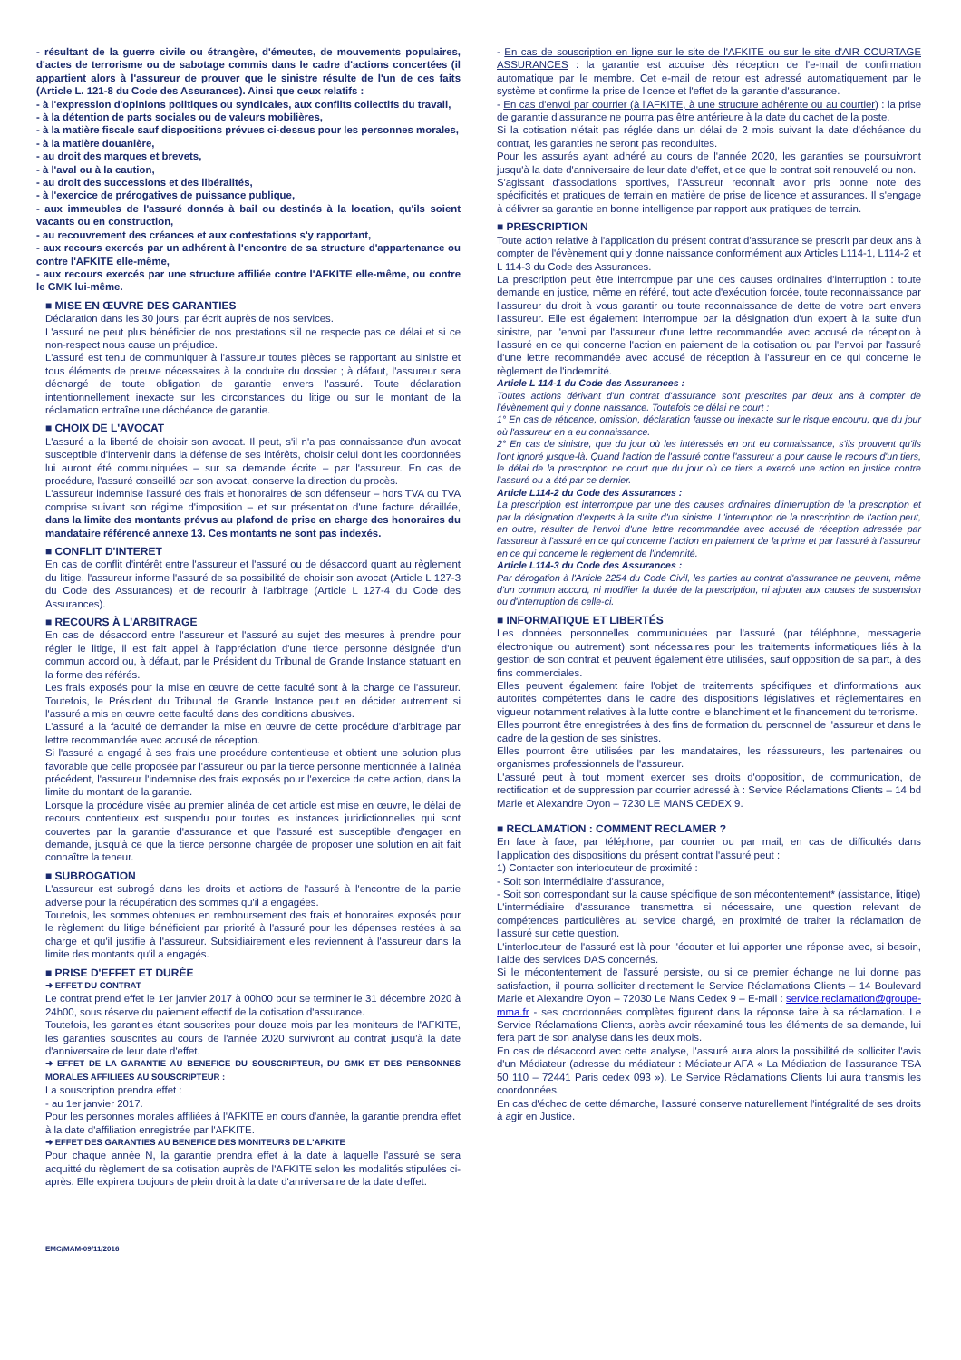- résultant de la guerre civile ou étrangère, d'émeutes, de mouvements populaires, d'actes de terrorisme ou de sabotage commis dans le cadre d'actions concertées (il appartient alors à l'assureur de prouver que le sinistre résulte de l'un de ces faits (Article L. 121-8 du Code des Assurances). Ainsi que ceux relatifs :
- à l'expression d'opinions politiques ou syndicales, aux conflits collectifs du travail,
- à la détention de parts sociales ou de valeurs mobilières,
- à la matière fiscale sauf dispositions prévues ci-dessus pour les personnes morales,
- à la matière douanière,
- au droit des marques et brevets,
- à l'aval ou à la caution,
- au droit des successions et des libéralités,
- à l'exercice de prérogatives de puissance publique,
- aux immeubles de l'assuré donnés à bail ou destinés à la location, qu'ils soient vacants ou en construction,
- au recouvrement des créances et aux contestations s'y rapportant,
- aux recours exercés par un adhérent à l'encontre de sa structure d'appartenance ou contre l'AFKITE elle-même,
- aux recours exercés par une structure affiliée contre l'AFKITE elle-même, ou contre le GMK lui-même.
■ MISE EN ŒUVRE DES GARANTIES
Déclaration dans les 30 jours, par écrit auprès de nos services.
L'assuré ne peut plus bénéficier de nos prestations s'il ne respecte pas ce délai et si ce non-respect nous cause un préjudice.
L'assuré est tenu de communiquer à l'assureur toutes pièces se rapportant au sinistre et tous éléments de preuve nécessaires à la conduite du dossier ; à défaut, l'assureur sera déchargé de toute obligation de garantie envers l'assuré. Toute déclaration intentionnellement inexacte sur les circonstances du litige ou sur le montant de la réclamation entraîne une déchéance de garantie.
■ CHOIX DE L'AVOCAT
L'assuré a la liberté de choisir son avocat. Il peut, s'il n'a pas connaissance d'un avocat susceptible d'intervenir dans la défense de ses intérêts, choisir celui dont les coordonnées lui auront été communiquées – sur sa demande écrite – par l'assureur. En cas de procédure, l'assuré conseillé par son avocat, conserve la direction du procès.
L'assureur indemnise l'assuré des frais et honoraires de son défenseur – hors TVA ou TVA comprise suivant son régime d'imposition – et sur présentation d'une facture détaillée, dans la limite des montants prévus au plafond de prise en charge des honoraires du mandataire référencé annexe 13. Ces montants ne sont pas indexés.
■ CONFLIT D'INTERET
En cas de conflit d'intérêt entre l'assureur et l'assuré ou de désaccord quant au règlement du litige, l'assureur informe l'assuré de sa possibilité de choisir son avocat (Article L 127-3 du Code des Assurances) et de recourir à l'arbitrage (Article L 127-4 du Code des Assurances).
■ RECOURS À L'ARBITRAGE
En cas de désaccord entre l'assureur et l'assuré au sujet des mesures à prendre pour régler le litige, il est fait appel à l'appréciation d'une tierce personne désignée d'un commun accord ou, à défaut, par le Président du Tribunal de Grande Instance statuant en la forme des référés.
Les frais exposés pour la mise en œuvre de cette faculté sont à la charge de l'assureur. Toutefois, le Président du Tribunal de Grande Instance peut en décider autrement si l'assuré a mis en œuvre cette faculté dans des conditions abusives.
L'assuré a la faculté de demander la mise en œuvre de cette procédure d'arbitrage par lettre recommandée avec accusé de réception.
Si l'assuré a engagé à ses frais une procédure contentieuse et obtient une solution plus favorable que celle proposée par l'assureur ou par la tierce personne mentionnée à l'alinéa précédent, l'assureur l'indemnise des frais exposés pour l'exercice de cette action, dans la limite du montant de la garantie.
Lorsque la procédure visée au premier alinéa de cet article est mise en œuvre, le délai de recours contentieux est suspendu pour toutes les instances juridictionnelles qui sont couvertes par la garantie d'assurance et que l'assuré est susceptible d'engager en demande, jusqu'à ce que la tierce personne chargée de proposer une solution en ait fait connaître la teneur.
■ SUBROGATION
L'assureur est subrogé dans les droits et actions de l'assuré à l'encontre de la partie adverse pour la récupération des sommes qu'il a engagées.
Toutefois, les sommes obtenues en remboursement des frais et honoraires exposés pour le règlement du litige bénéficient par priorité à l'assuré pour les dépenses restées à sa charge et qu'il justifie à l'assureur. Subsidiairement elles reviennent à l'assureur dans la limite des montants qu'il a engagés.
■ PRISE D'EFFET ET DURÉE
➜ EFFET DU CONTRAT
Le contrat prend effet le 1er janvier 2017 à 00h00 pour se terminer le 31 décembre 2020 à 24h00, sous réserve du paiement effectif de la cotisation d'assurance.
Toutefois, les garanties étant souscrites pour douze mois par les moniteurs de l'AFKITE, les garanties souscrites au cours de l'année 2020 survivront au contrat jusqu'à la date d'anniversaire de leur date d'effet.
➜ EFFET DE LA GARANTIE AU BENEFICE DU SOUSCRIPTEUR, DU GMK ET DES PERSONNES MORALES AFFILIEES AU SOUSCRIPTEUR :
La souscription prendra effet :
- au 1er janvier 2017.
Pour les personnes morales affiliées à l'AFKITE en cours d'année, la garantie prendra effet à la date d'affiliation enregistrée par l'AFKITE.
➜ EFFET DES GARANTIES AU BENEFICE DES MONITEURS DE L'AFKITE
Pour chaque année N, la garantie prendra effet à la date à laquelle l'assuré se sera acquitté du règlement de sa cotisation auprès de l'AFKITE selon les modalités stipulées ci-après. Elle expirera toujours de plein droit à la date d'anniversaire de la date d'effet.
- En cas de souscription en ligne sur le site de l'AFKITE ou sur le site d'AIR COURTAGE ASSURANCES : la garantie est acquise dès réception de l'e-mail de confirmation automatique par le membre. Cet e-mail de retour est adressé automatiquement par le système et confirme la prise de licence et l'effet de la garantie d'assurance.
- En cas d'envoi par courrier (à l'AFKITE, à une structure adhérente ou au courtier) : la prise de garantie d'assurance ne pourra pas être antérieure à la date du cachet de la poste.
Si la cotisation n'était pas réglée dans un délai de 2 mois suivant la date d'échéance du contrat, les garanties ne seront pas reconduites.
Pour les assurés ayant adhéré au cours de l'année 2020, les garanties se poursuivront jusqu'à la date d'anniversaire de leur date d'effet, et ce que le contrat soit renouvelé ou non.
S'agissant d'associations sportives, l'Assureur reconnaît avoir pris bonne note des spécificités et pratiques de terrain en matière de prise de licence et assurances. Il s'engage à délivrer sa garantie en bonne intelligence par rapport aux pratiques de terrain.
■ PRESCRIPTION
Toute action relative à l'application du présent contrat d'assurance se prescrit par deux ans à compter de l'évènement qui y donne naissance conformément aux Articles L114-1, L114-2 et L 114-3 du Code des Assurances.
La prescription peut être interrompue par une des causes ordinaires d'interruption : toute demande en justice, même en référé, tout acte d'exécution forcée, toute reconnaissance par l'assureur du droit à vous garantir ou toute reconnaissance de dette de votre part envers l'assureur. Elle est également interrompue par la désignation d'un expert à la suite d'un sinistre, par l'envoi par l'assureur d'une lettre recommandée avec accusé de réception à l'assuré en ce qui concerne l'action en paiement de la cotisation ou par l'envoi par l'assuré d'une lettre recommandée avec accusé de réception à l'assureur en ce qui concerne le règlement de l'indemnité.
Article L 114-1 du Code des Assurances :
Toutes actions dérivant d'un contrat d'assurance sont prescrites par deux ans à compter de l'évènement qui y donne naissance. Toutefois ce délai ne court :
1° En cas de réticence, omission, déclaration fausse ou inexacte sur le risque encouru, que du jour où l'assureur en a eu connaissance.
2° En cas de sinistre, que du jour où les intéressés en ont eu connaissance, s'ils prouvent qu'ils l'ont ignoré jusque-là. Quand l'action de l'assuré contre l'assureur a pour cause le recours d'un tiers, le délai de la prescription ne court que du jour où ce tiers a exercé une action en justice contre l'assuré ou a été par ce dernier.
Article L114-2 du Code des Assurances :
La prescription est interrompue par une des causes ordinaires d'interruption de la prescription et par la désignation d'experts à la suite d'un sinistre. L'interruption de la prescription de l'action peut, en outre, résulter de l'envoi d'une lettre recommandée avec accusé de réception adressée par l'assureur à l'assuré en ce qui concerne l'action en paiement de la prime et par l'assuré à l'assureur en ce qui concerne le règlement de l'indemnité.
Article L114-3 du Code des Assurances :
Par dérogation à l'Article 2254 du Code Civil, les parties au contrat d'assurance ne peuvent, même d'un commun accord, ni modifier la durée de la prescription, ni ajouter aux causes de suspension ou d'interruption de celle-ci.
■ INFORMATIQUE ET LIBERTÉS
Les données personnelles communiquées par l'assuré (par téléphone, messagerie électronique ou autrement) sont nécessaires pour les traitements informatiques liés à la gestion de son contrat et peuvent également être utilisées, sauf opposition de sa part, à des fins commerciales.
Elles peuvent également faire l'objet de traitements spécifiques et d'informations aux autorités compétentes dans le cadre des dispositions législatives et réglementaires en vigueur notamment relatives à la lutte contre le blanchiment et le financement du terrorisme.
Elles pourront être enregistrées à des fins de formation du personnel de l'assureur et dans le cadre de la gestion de ses sinistres.
Elles pourront être utilisées par les mandataires, les réassureurs, les partenaires ou organismes professionnels de l'assureur.
L'assuré peut à tout moment exercer ses droits d'opposition, de communication, de rectification et de suppression par courrier adressé à : Service Réclamations Clients – 14 bd Marie et Alexandre Oyon – 7230 LE MANS CEDEX 9.
■ RECLAMATION : COMMENT RECLAMER ?
En face à face, par téléphone, par courrier ou par mail, en cas de difficultés dans l'application des dispositions du présent contrat l'assuré peut :
1) Contacter son interlocuteur de proximité :
- Soit son intermédiaire d'assurance,
- Soit son correspondant sur la cause spécifique de son mécontentement* (assistance, litige)
L'intermédiaire d'assurance transmettra si nécessaire, une question relevant de compétences particulières au service chargé, en proximité de traiter la réclamation de l'assuré sur cette question.
L'interlocuteur de l'assuré est là pour l'écouter et lui apporter une réponse avec, si besoin, l'aide des services DAS concernés.
Si le mécontentement de l'assuré persiste, ou si ce premier échange ne lui donne pas satisfaction, il pourra solliciter directement le Service Réclamations Clients – 14 Boulevard Marie et Alexandre Oyon – 72030 Le Mans Cedex 9 – E-mail : service.reclamation@groupe-mma.fr - ses coordonnées complètes figurent dans la réponse faite à sa réclamation. Le Service Réclamations Clients, après avoir réexaminé tous les éléments de sa demande, lui fera part de son analyse dans les deux mois.
En cas de désaccord avec cette analyse, l'assuré aura alors la possibilité de solliciter l'avis d'un Médiateur (adresse du médiateur : Médiateur AFA « La Médiation de l'assurance TSA 50 110 – 72441 Paris cedex 093 »). Le Service Réclamations Clients lui aura transmis les coordonnées.
En cas d'échec de cette démarche, l'assuré conserve naturellement l'intégralité de ses droits à agir en Justice.
EMC/MAM-09/11/2016